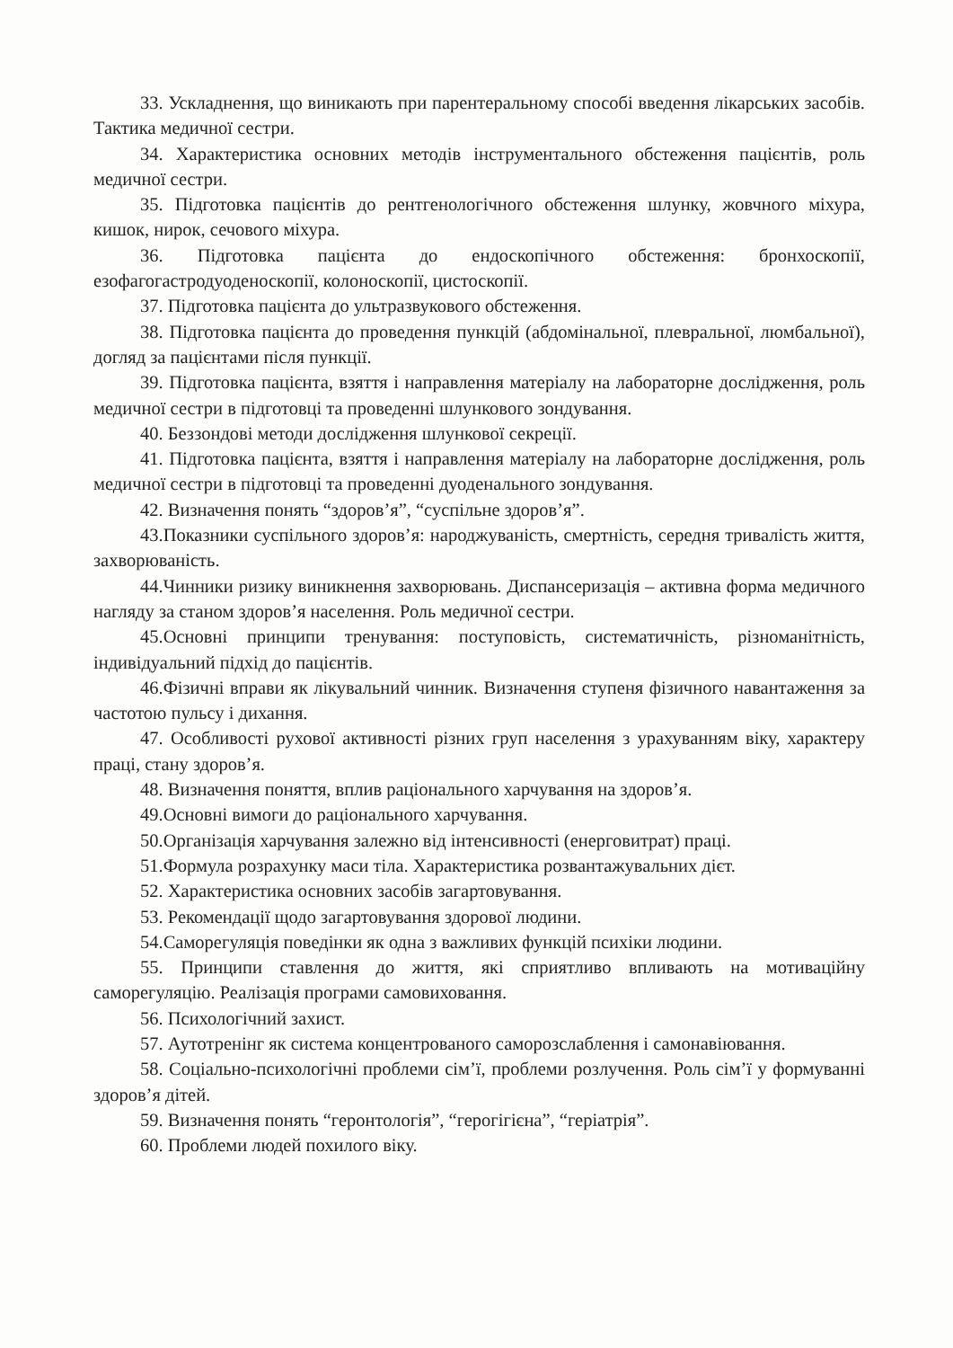33. Ускладнення, що виникають при парентеральному способі введення лікарських засобів. Тактика медичної сестри.
34. Характеристика основних методів інструментального обстеження пацієнтів, роль медичної сестри.
35. Підготовка пацієнтів до рентгенологічного обстеження шлунку, жовчного міхура, кишок, нирок, сечового міхура.
36. Підготовка пацієнта до ендоскопічного обстеження: бронхоскопії, езофагогастродуоденоскопії, колоноскопії, цистоскопії.
37. Підготовка пацієнта до ультразвукового обстеження.
38. Підготовка пацієнта до проведення пункцій (абдомінальної, плевральної, люмбальної), догляд за пацієнтами після пункції.
39. Підготовка пацієнта, взяття і направлення матеріалу на лабораторне дослідження, роль медичної сестри в підготовці та проведенні шлункового зондування.
40. Беззондові методи дослідження шлункової секреції.
41. Підготовка пацієнта, взяття і направлення матеріалу на лабораторне дослідження, роль медичної сестри в підготовці та проведенні дуоденального зондування.
42. Визначення понять “здоров’я”, “суспільне здоров’я”.
43.Показники суспільного здоров’я: народжуваність, смертність, середня тривалість життя, захворюваність.
44.Чинники ризику виникнення захворювань. Диспансеризація – активна форма медичного нагляду за станом здоров’я населення. Роль медичної сестри.
45.Основні принципи тренування: поступовість, систематичність, різноманітність, індивідуальний підхід до пацієнтів.
46.Фізичні вправи як лікувальний чинник. Визначення ступеня фізичного навантаження за частотою пульсу і дихання.
47. Особливості рухової активності різних груп населення з урахуванням віку, характеру праці, стану здоров’я.
48. Визначення поняття, вплив раціонального харчування на здоров’я.
49.Основні вимоги до раціонального харчування.
50.Організація харчування залежно від інтенсивності (енерговитрат) праці.
51.Формула розрахунку маси тіла. Характеристика розвантажувальних дієт.
52. Характеристика основних засобів загартовування.
53. Рекомендації щодо загартовування здорової людини.
54.Саморегуляція поведінки як одна з важливих функцій психіки людини.
55. Принципи ставлення до життя, які сприятливо впливають на мотиваційну саморегуляцію. Реалізація програми самовиховання.
56. Психологічний захист.
57. Аутотренінг як система концентрованого саморозслаблення і самонавіювання.
58. Соціально-психологічні проблеми сім’ї, проблеми розлучення. Роль сім’ї у формуванні здоров’я дітей.
59. Визначення понять “геронтологія”, “герогігієна”, “геріатрія”.
60. Проблеми людей похилого віку.